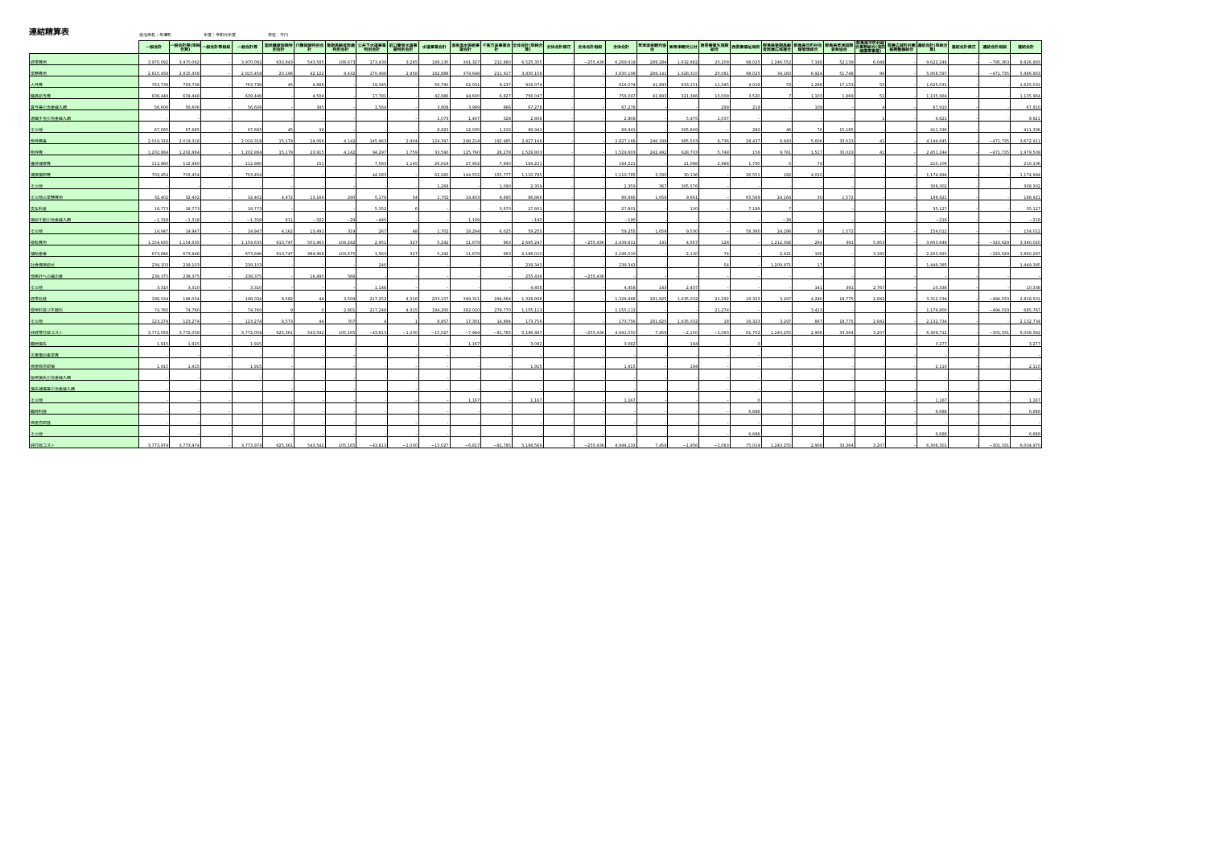連結精算表
自治体名：草津町 年度：令和元年度 単位：千円
| | 一般会計 | 一般会計等(単純合算) | 一般会計等相殺 | 一般会計等 | 国民健康保険特別会計 | 介護保険特別会計 | 後期高齢者医療特別会計 | 公共下水道事業特別会計 | 前口簡易水道事業特別会計 | 水道事業会計 | 温泉温水供給事業会計 | 千客万来事業会計 | 全体会計(単純合算) | 全体会計修正 | 全体会計相殺 | 全体会計 | 草津温泉観光協会 | ㈱草津観光公社 | 西吾妻衛生施設組合 | 西吾妻福祉病院 | 群馬県後期高齢者医療広域連合 | 群馬県市町村会館管理組合 | 群馬県草津国際音楽協会 | 群馬県市町村総合事務組合(消防補償等事業) | 吾妻広域町村圏振興整備組合 | 連結会計(単純合算) | 連結会計修正 | 連結会計相殺 | 連結会計 |
| --- | --- | --- | --- | --- | --- | --- | --- | --- | --- | --- | --- | --- | --- | --- | --- | --- | --- | --- | --- | --- | --- | --- | --- | --- | --- | --- | --- | --- | --- |
| 経常費用 | 3,970,092 | 3,970,092 | – | 3,970,092 | 933,943 | 543,585 | 108,673 | 173,439 | 3,285 | 188,130 | 391,327 | 212,880 | 6,525,355 | – | −255,436 | 6,269,919 | 289,284 | 1,632,882 | 20,209 | 98,025 | 1,246,552 | 7,188 | 52,139 | 6,048 | – | 9,622,246 | – | −795,363 | 8,826,883 |
| 業務費用 | 2,815,458 | 2,815,458 | – | 2,815,458 | 20,196 | 42,122 | 4,432 | 170,488 | 2,958 | 182,889 | 379,648 | 211,917 | 3,830,108 | – | – | 3,830,108 | 289,141 | 1,628,315 | 20,081 | 98,025 | 34,160 | 6,924 | 51,748 | 96 | – | 5,958,597 | – | −471,735 | 5,486,863 |
| 人件費 | 763,738 | 763,738 | – | 763,738 | 45 | 4,888 | – | 19,345 | – | 56,790 | 62,031 | 9,237 | 916,074 | – | – | 916,074 | 41,893 | 633,151 | 11,345 | 4,019 | 53 | 1,288 | 17,153 | 55 | – | 1,625,031 | – | – | 1,625,031 |
| 職員給与費 | 639,448 | 639,448 | – | 639,448 | – | 4,504 | – | 17,781 | – | 42,886 | 44,600 | 6,827 | 756,047 | – | – | 756,047 | 41,893 | 321,366 | 10,009 | 3,520 | 7 | 1,103 | 1,969 | 51 | – | 1,135,964 | – | – | 1,135,964 |
| 賞与等引当金繰入額 | 56,606 | 56,606 | – | 56,606 | – | 345 | – | 1,564 | – | 3,908 | 3,989 | 866 | 67,278 | – | – | 67,278 | – | – | 299 | 219 | – | 109 | – | 4 | – | 67,910 | – | – | 67,910 |
| 退職手当引当金繰入額 | – | – | – | | – | – | – | – | – | 1,073 | 1,407 | 328 | 2,808 | – | – | 2,808 | – | 5,975 | 1,037 | – | – | – | – | 1 | – | 9,821 | – | – | 9,821 |
| その他 | 67,685 | 67,685 | – | 67,685 | 45 | 38 | – | – | – | 8,923 | 12,035 | 1,216 | 89,941 | – | – | 89,941 | – | 305,809 | – | 280 | 46 | 76 | 15,185 | – | – | 411,336 | – | – | 411,336 |
| 物件費等 | 2,019,318 | 2,019,318 | – | 2,019,318 | 15,179 | 24,066 | 4,142 | 145,963 | 2,904 | 124,397 | 298,214 | 192,985 | 2,827,168 | – | – | 2,827,168 | 246,189 | 985,503 | 8,736 | 28,437 | 9,943 | 5,606 | 33,023 | 41 | – | 4,144,645 | – | −471,735 | 3,672,911 |
| 物件費 | 1,202,884 | 1,202,884 | – | 1,202,884 | 15,179 | 23,915 | 4,142 | 94,297 | 1,759 | 33,590 | 125,760 | 28,278 | 1,529,803 | – | – | 1,529,803 | 242,492 | 628,703 | 5,748 | 156 | 9,761 | 1,517 | 33,023 | 41 | – | 2,451,244 | – | −471,735 | 1,979,509 |
| 維持補修費 | 112,980 | 112,980 | – | 112,980 | – | 151 | – | 7,583 | 1,145 | 26,619 | 27,902 | 7,840 | 184,221 | – | – | 184,221 | – | 21,088 | 2,988 | 1,730 | 0 | 79 | – | – | – | 210,106 | – | – | 210,106 |
| 減価償却費 | 703,454 | 703,454 | – | 703,454 | – | – | – | 44,083 | – | 62,920 | 144,552 | 155,777 | 1,110,785 | – | – | 1,110,785 | 3,330 | 30,136 | – | 26,551 | 182 | 4,010 | – | – | – | 1,174,994 | – | – | 1,174,994 |
| その他 | – | – | – | – | – | – | – | – | – | 1,268 | – | 1,090 | 2,359 | – | – | 2,359 | 367 | 305,576 | – | – | – | – | – | – | – | 308,302 | – | – | 308,302 |
| その他の業務費用 | 32,402 | 32,402 | – | 32,402 | 4,972 | 13,169 | 290 | 5,179 | 54 | 1,702 | 19,403 | 9,695 | 86,866 | – | – | 86,866 | 1,059 | 9,661 | – | 65,569 | 24,164 | 30 | 1,572 | – | – | 188,921 | – | – | 188,921 |
| 支払利息 | 18,773 | 18,773 | – | 18,773 | – | – | – | 5,352 | 6 | – | – | 3,670 | 27,801 | – | – | 27,801 | – | 130 | – | 7,189 | 7 | – | – | – | – | 35,127 | – | – | 35,127 |
| 徴収不能引当金繰入額 | −1,318 | −1,318 | – | −1,318 | 811 | −322 | −29 | −440 | – | – | 1,109 | – | −190 | – | – | −190 | – | – | – | – | −28 | – | – | – | – | −218 | – | – | −218 |
| その他 | 14,947 | 14,947 | – | 14,947 | 4,162 | 13,491 | 319 | 267 | 48 | 1,702 | 18,294 | 6,025 | 59,255 | – | – | 59,255 | 1,059 | 9,530 | – | 58,380 | 24,186 | 30 | 1,572 | – | – | 154,012 | – | – | 154,012 |
| 移転費用 | 1,154,635 | 1,154,635 | – | 1,154,635 | 913,747 | 501,463 | 104,242 | 2,951 | 327 | 5,242 | 11,679 | 963 | 2,695,247 | – | −255,436 | 2,439,811 | 143 | 4,567 | 128 | – | 1,212,392 | 264 | 391 | 5,953 | – | 3,663,648 | – | −323,629 | 3,340,020 |
| 補助金等 | 673,846 | 673,846 | – | 673,846 | 913,747 | 484,968 | 103,675 | 1,563 | 327 | 5,242 | 11,679 | 963 | 2,196,010 | – | – | 2,196,010 | – | 2,130 | 74 | – | 2,421 | 106 | – | 3,185 | – | 2,203,925 | – | −323,629 | 1,880,297 |
| 社会保障給付 | 239,103 | 239,103 | – | 239,103 | – | – | – | 240 | – | – | – | – | 239,343 | – | – | 239,343 | – | – | 54 | – | 1,209,971 | 17 | – | – | – | 1,449,385 | – | – | 1,449,385 |
| 他会計への繰出金 | 238,375 | 238,375 | – | 238,375 | – | 16,495 | 566 | – | – | – | – | – | 255,436 | – | −255,436 | – | – | – | – | – | – | – | – | – | – | – | – | – | – |
| その他 | 3,310 | 3,310 | – | 3,310 | – | – | – | 1,148 | – | – | – | – | 4,458 | – | – | 4,458 | 143 | 2,437 | – | – | – | 141 | 391 | 2,767 | – | 10,338 | – | – | 10,338 |
| 経常収益 | 198,034 | 198,034 | – | 198,034 | 8,582 | 44 | 3,509 | 217,252 | 4,316 | 203,157 | 399,311 | 294,664 | 1,328,868 | – | – | 1,328,868 | 281,825 | 1,635,032 | 21,292 | 16,323 | 3,297 | 4,280 | 18,775 | 2,842 | – | 3,312,534 | – | −494,033 | 2,818,501 |
| 使用料及び手数料 | 74,760 | 74,760 | – | 74,760 | 9 | 0 | 2,801 | 217,248 | 4,315 | 194,200 | 382,010 | 279,770 | 1,155,113 | – | – | 1,155,113 | – | – | 21,274 | – | – | 3,413 | – | – | – | 1,179,800 | – | −494,033 | 685,767 |
| その他 | 123,274 | 123,274 | – | 123,274 | 8,573 | 44 | 707 | 4 | 1 | 8,957 | 17,301 | 14,894 | 173,756 | – | – | 173,756 | 281,825 | 1,635,032 | 18 | 16,323 | 3,297 | 867 | 18,775 | 2,842 | – | 2,132,734 | – | – | 2,132,734 |
| 純経常行政コスト | 3,772,058 | 3,772,058 | – | 3,772,058 | 925,361 | 543,542 | 105,165 | −43,813 | −1,030 | −15,027 | −7,984 | −81,785 | 5,196,487 | – | −255,436 | 4,941,050 | 7,459 | −2,150 | −1,083 | 81,702 | 1,243,255 | 2,908 | 33,364 | 3,207 | – | 6,309,712 | – | −301,331 | 6,008,382 |
| 臨時損失 | 1,915 | 1,915 | – | 1,915 | – | – | – | – | – | – | 1,167 | – | 3,082 | – | – | 3,082 | – | 194 | – | 0 | – | – | – | – | – | 3,277 | – | – | 3,277 |
| 災害復旧事業費 | – | – | – | – | – | – | – | – | – | – | – | – | – | – | – | – | – | – | – | – | – | – | – | – | – | – | – | – | – |
| 資産除売却損 | 1,915 | 1,915 | – | 1,915 | – | – | – | – | – | – | – | – | 1,915 | – | – | 1,915 | – | 194 | – | – | – | – | – | – | – | 2,110 | – | – | 2,110 |
| 投資損失引当金繰入額 | – | – | – | – | – | – | – | – | – | – | – | – | – | – | – | – | – | – | – | – | – | – | – | – | – | – | – | – | – |
| 損失補償等引当金繰入額 | – | – | – | – | – | – | – | – | – | – | – | – | – | – | – | – | – | – | – | – | – | – | – | – | – | – | – | – | – |
| その他 | – | – | – | – | – | – | – | – | – | – | 1,167 | – | 1,167 | – | – | 1,167 | – | – | – | 0 | – | – | – | – | – | 1,167 | – | – | 1,167 |
| 臨時利益 | – | – | – | – | – | – | – | – | – | – | – | – | – | – | – | – | – | – | – | 6,688 | – | – | – | – | – | 6,688 | – | – | 6,688 |
| 資産売却益 | – | – | – | – | – | – | – | – | – | – | – | – | – | – | – | – | – | – | – | – | – | – | – | – | – | – | – | – | – |
| その他 | – | – | – | – | – | – | – | – | – | – | – | – | – | – | – | – | – | – | – | 6,688 | – | – | – | – | – | 6,688 | – | – | 6,688 |
| 純行政コスト | 3,773,974 | 3,773,974 | – | 3,773,974 | 925,361 | 543,542 | 105,165 | −43,813 | −1,030 | −15,027 | −6,817 | −81,785 | 5,199,569 | – | −255,436 | 4,944,133 | 7,459 | −1,956 | −1,083 | 75,014 | 1,243,255 | 2,908 | 33,364 | 3,207 | – | 6,306,301 | – | −301,331 | 6,004,970 |